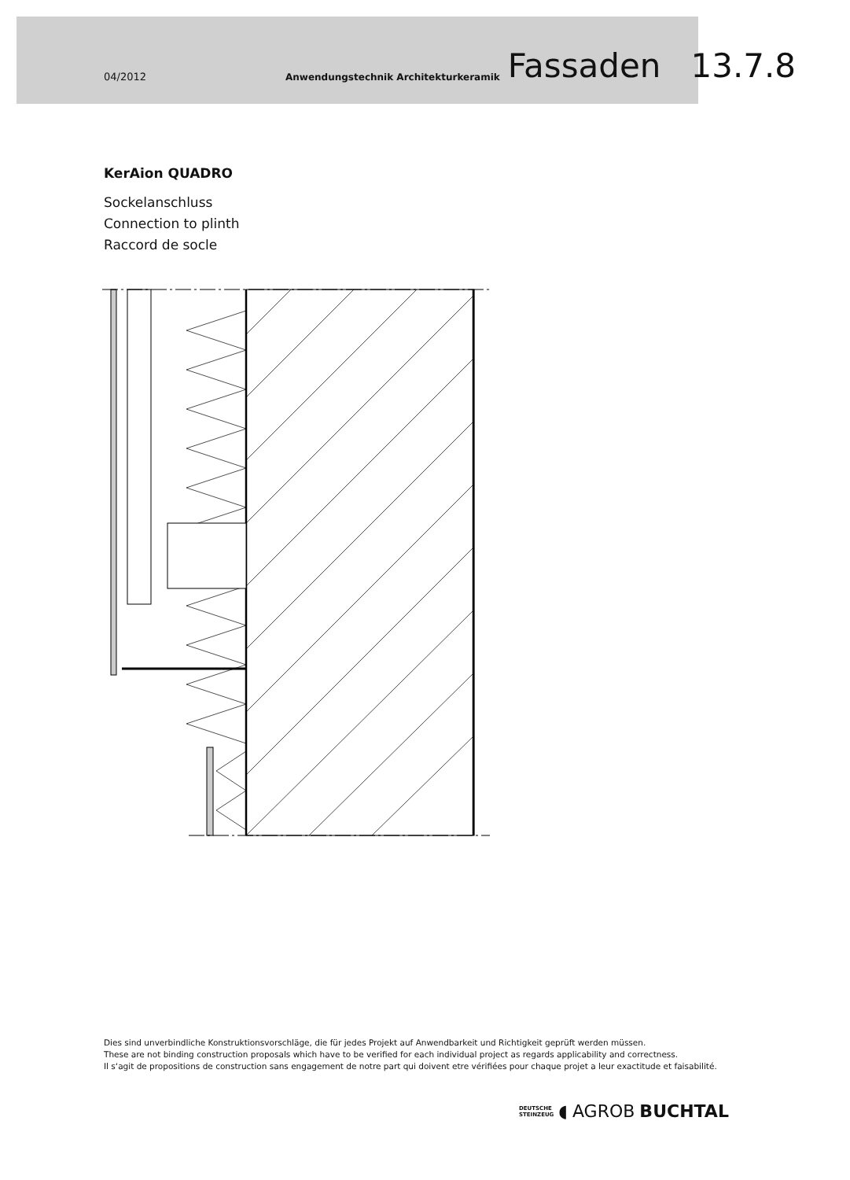04/2012 Anwendungstechnik Architekturkeramik Fassaden 13.7.8
KerAion QUADRO
Sockelanschluss
Connection to plinth
Raccord de socle
Dies sind unverbindliche Konstruktionsvorschläge, die für jedes Projekt auf Anwendbarkeit und Richtigkeit geprüft werden müssen.
These are not binding construction proposals which have to be verified for each individual project as regards applicability and correctness.
Il s‘agit de propositions de construction sans engagement de notre part qui doivent etre vérifiées pour chaque projet a leur exactitude et faisabilité.
DEUTSCHE
STEINZEUG
◖ AGROB BUCHTAL